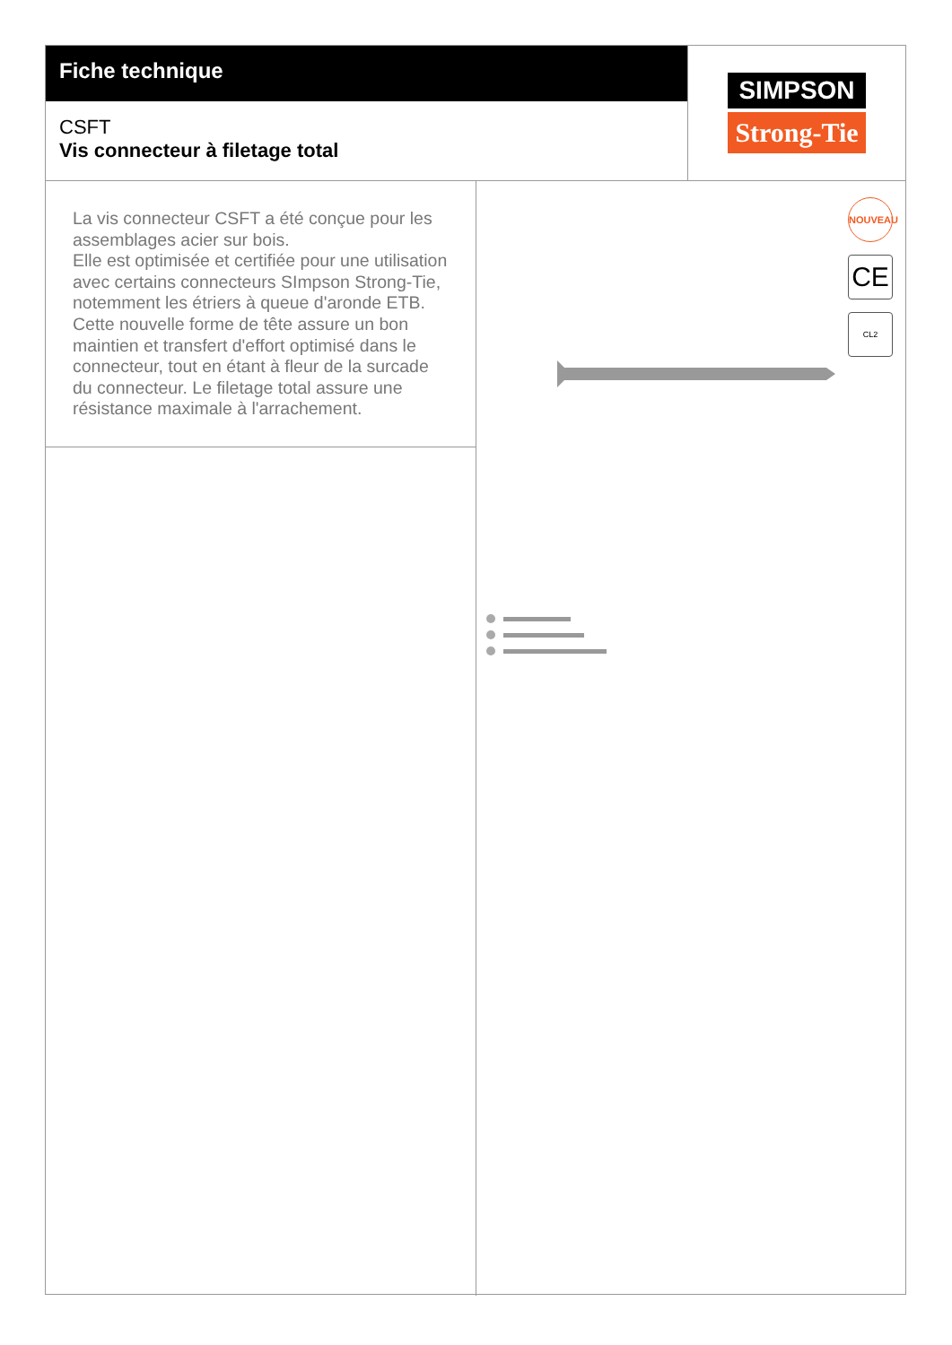Fiche technique
CSFT
Vis connecteur à filetage total
SIMPSON
Strong-Tie
La vis connecteur CSFT a été conçue pour les assemblages acier sur bois.
Elle est optimisée et certifiée pour une utilisation avec certains connecteurs SImpson Strong-Tie, notemment les étriers à queue d'aronde ETB.
Cette nouvelle forme de tête assure un bon maintien et transfert d'effort optimisé dans le connecteur, tout en étant à fleur de la surcade du connecteur. Le filetage total assure une résistance maximale à l'arrachement.
NOUVEAU
CE
CL2